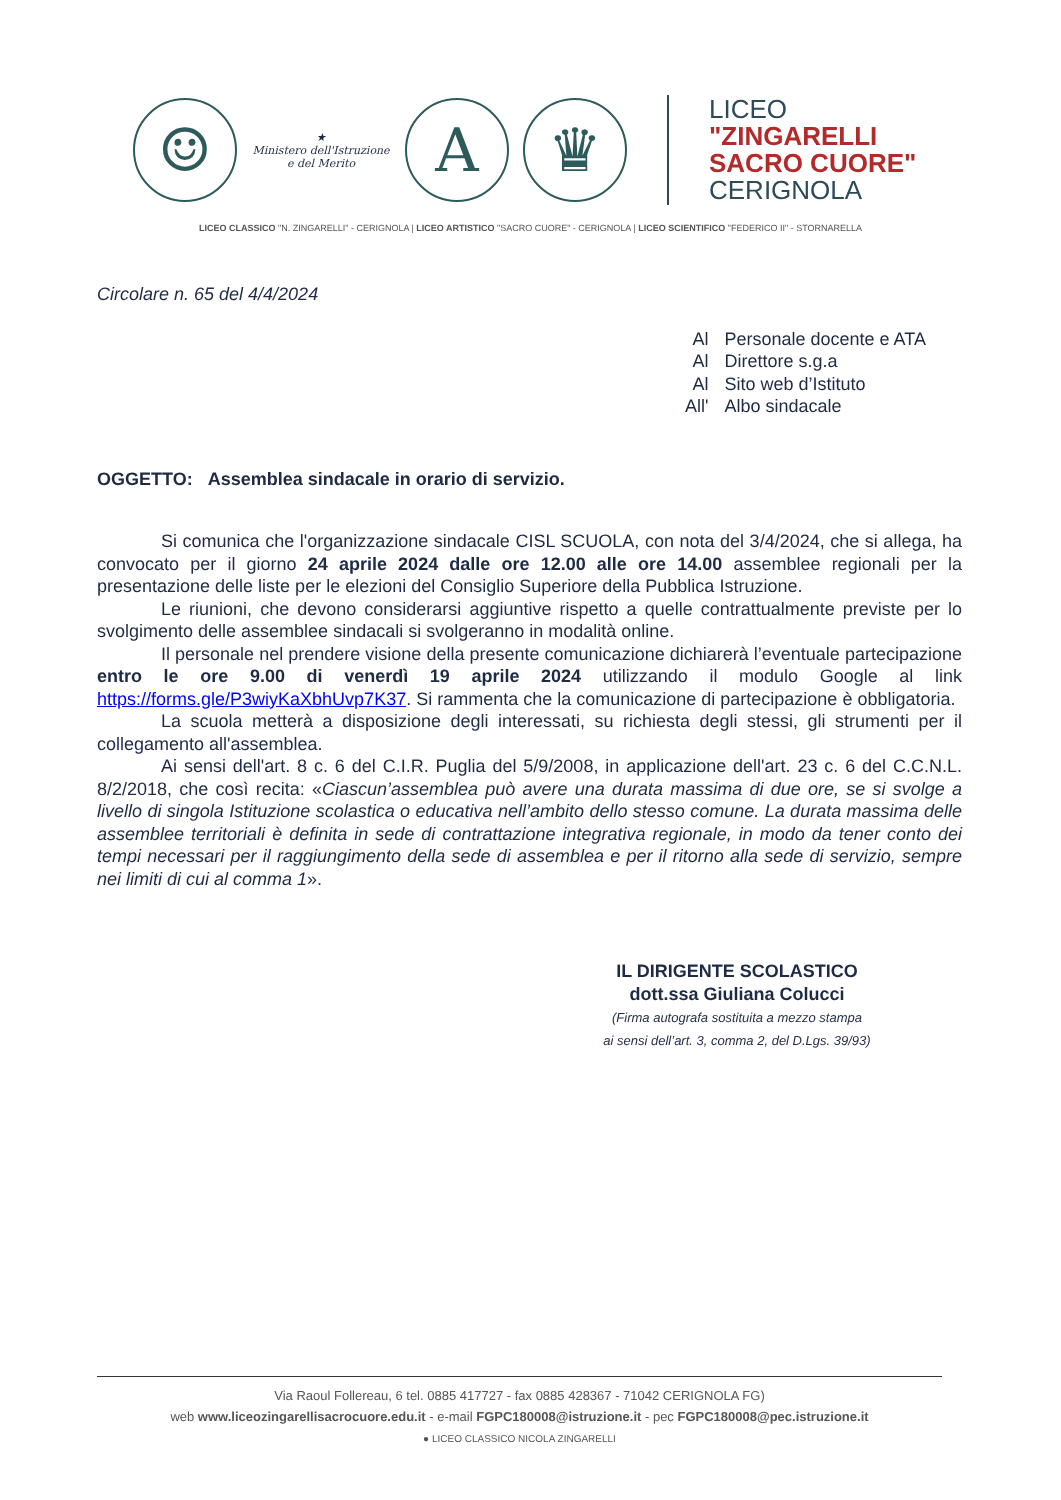☺
★
Ministero dell'Istruzione
e del Merito
A ♛
LICEO
"ZINGARELLI
SACRO CUORE"
CERIGNOLA
LICEO CLASSICO "N. ZINGARELLI" - CERIGNOLA | LICEO ARTISTICO "SACRO CUORE" - CERIGNOLA | LICEO SCIENTIFICO "FEDERICO II" - STORNARELLA
Circolare n. 65 del 4/4/2024
| Al | Personale docente e ATA |
| Al | Direttore s.g.a |
| Al | Sito web d’Istituto |
| All' | Albo sindacale |
OGGETTO: Assemblea sindacale in orario di servizio.
Si comunica che l'organizzazione sindacale CISL SCUOLA, con nota del 3/4/2024, che si allega, ha convocato per il giorno 24 aprile 2024 dalle ore 12.00 alle ore 14.00 assemblee regionali per la presentazione delle liste per le elezioni del Consiglio Superiore della Pubblica Istruzione.
Le riunioni, che devono considerarsi aggiuntive rispetto a quelle contrattualmente previste per lo svolgimento delle assemblee sindacali si svolgeranno in modalità online.
Il personale nel prendere visione della presente comunicazione dichiarerà l’eventuale partecipazione entro le ore 9.00 di venerdì 19 aprile 2024 utilizzando il modulo Google al link https://forms.gle/P3wiyKaXbhUvp7K37. Si rammenta che la comunicazione di partecipazione è obbligatoria.
La scuola metterà a disposizione degli interessati, su richiesta degli stessi, gli strumenti per il collegamento all'assemblea.
Ai sensi dell'art. 8 c. 6 del C.I.R. Puglia del 5/9/2008, in applicazione dell'art. 23 c. 6 del C.C.N.L. 8/2/2018, che così recita: «Ciascun’assemblea può avere una durata massima di due ore, se si svolge a livello di singola Istituzione scolastica o educativa nell’ambito dello stesso comune. La durata massima delle assemblee territoriali è definita in sede di contrattazione integrativa regionale, in modo da tener conto dei tempi necessari per il raggiungimento della sede di assemblea e per il ritorno alla sede di servizio, sempre nei limiti di cui al comma 1».
IL DIRIGENTE SCOLASTICO
dott.ssa Giuliana Colucci
(Firma autografa sostituita a mezzo stampa
ai sensi dell’art. 3, comma 2, del D.Lgs. 39/93)
Via Raoul Follereau, 6 tel. 0885 417727 - fax 0885 428367 - 71042 CERIGNOLA FG)
web www.liceozingarellisacrocuore.edu.it - e-mail FGPC180008@istruzione.it - pec FGPC180008@pec.istruzione.it
● LICEO CLASSICO NICOLA ZINGARELLI